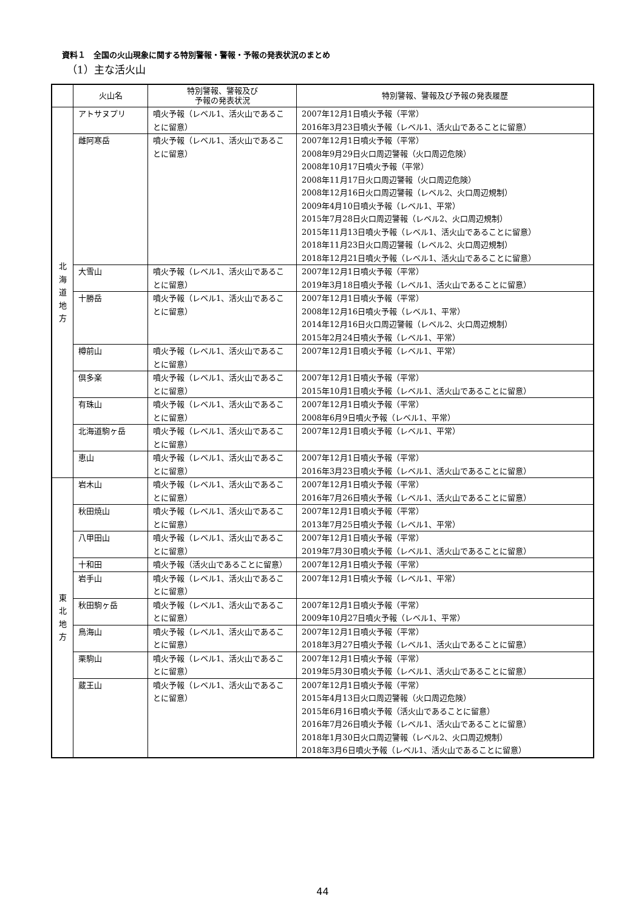資料１　全国の火山現象に関する特別警報・警報・予報の発表状況のまとめ
（1）主な活火山
| | 火山名 | 特別警報、警報及び 予報の発表状況 | 特別警報、警報及び予報の発表履歴 |
| --- | --- | --- | --- |
| 北 海 道 地 方 | アトサヌプリ | 噴火予報（レベル1、活火山であることに留意） | 2007年12月1日噴火予報（平常） 2016年3月23日噴火予報（レベル1、活火山であることに留意） |
| | 雌阿寒岳 | 噴火予報（レベル1、活火山であることに留意） | 2007年12月1日噴火予報（平常） 2008年9月29日火口周辺警報（火口周辺危険） 2008年10月17日噴火予報（平常） 2008年11月17日火口周辺警報（火口周辺危険） 2008年12月16日火口周辺警報（レベル2、火口周辺規制） 2009年4月10日噴火予報（レベル1、平常） 2015年7月28日火口周辺警報（レベル2、火口周辺規制） 2015年11月13日噴火予報（レベル1、活火山であることに留意） 2018年11月23日火口周辺警報（レベル2、火口周辺規制） 2018年12月21日噴火予報（レベル1、活火山であることに留意） |
| | 大雪山 | 噴火予報（レベル1、活火山であることに留意） | 2007年12月1日噴火予報（平常） 2019年3月18日噴火予報（レベル1、活火山であることに留意） |
| | 十勝岳 | 噴火予報（レベル1、活火山であることに留意） | 2007年12月1日噴火予報（平常） 2008年12月16日噴火予報（レベル1、平常） 2014年12月16日火口周辺警報（レベル2、火口周辺規制） 2015年2月24日噴火予報（レベル1、平常） |
| | 樽前山 | 噴火予報（レベル1、活火山であることに留意） | 2007年12月1日噴火予報（レベル1、平常） |
| | 倶多楽 | 噴火予報（レベル1、活火山であることに留意） | 2007年12月1日噴火予報（平常） 2015年10月1日噴火予報（レベル1、活火山であることに留意） |
| | 有珠山 | 噴火予報（レベル1、活火山であることに留意） | 2007年12月1日噴火予報（平常） 2008年6月9日噴火予報（レベル1、平常） |
| | 北海道駒ヶ岳 | 噴火予報（レベル1、活火山であることに留意） | 2007年12月1日噴火予報（レベル1、平常） |
| | 恵山 | 噴火予報（レベル1、活火山であることに留意） | 2007年12月1日噴火予報（平常） 2016年3月23日噴火予報（レベル1、活火山であることに留意） |
| 東 北 地 方 | 岩木山 | 噴火予報（レベル1、活火山であることに留意） | 2007年12月1日噴火予報（平常） 2016年7月26日噴火予報（レベル1、活火山であることに留意） |
| | 秋田焼山 | 噴火予報（レベル1、活火山であることに留意） | 2007年12月1日噴火予報（平常） 2013年7月25日噴火予報（レベル1、平常） |
| | 八甲田山 | 噴火予報（レベル1、活火山であることに留意） | 2007年12月1日噴火予報（平常） 2019年7月30日噴火予報（レベル1、活火山であることに留意） |
| | 十和田 | 噴火予報（活火山であることに留意） | 2007年12月1日噴火予報（平常） |
| | 岩手山 | 噴火予報（レベル1、活火山であることに留意） | 2007年12月1日噴火予報（レベル1、平常） |
| | 秋田駒ヶ岳 | 噴火予報（レベル1、活火山であることに留意） | 2007年12月1日噴火予報（平常） 2009年10月27日噴火予報（レベル1、平常） |
| | 鳥海山 | 噴火予報（レベル1、活火山であることに留意） | 2007年12月1日噴火予報（平常） 2018年3月27日噴火予報（レベル1、活火山であることに留意） |
| | 栗駒山 | 噴火予報（レベル1、活火山であることに留意） | 2007年12月1日噴火予報（平常） 2019年5月30日噴火予報（レベル1、活火山であることに留意） |
| | 蔵王山 | 噴火予報（レベル1、活火山であることに留意） | 2007年12月1日噴火予報（平常） 2015年4月13日火口周辺警報（火口周辺危険） 2015年6月16日噴火予報（活火山であることに留意） 2016年7月26日噴火予報（レベル1、活火山であることに留意） 2018年1月30日火口周辺警報（レベル2、火口周辺規制） 2018年3月6日噴火予報（レベル1、活火山であることに留意） |
44